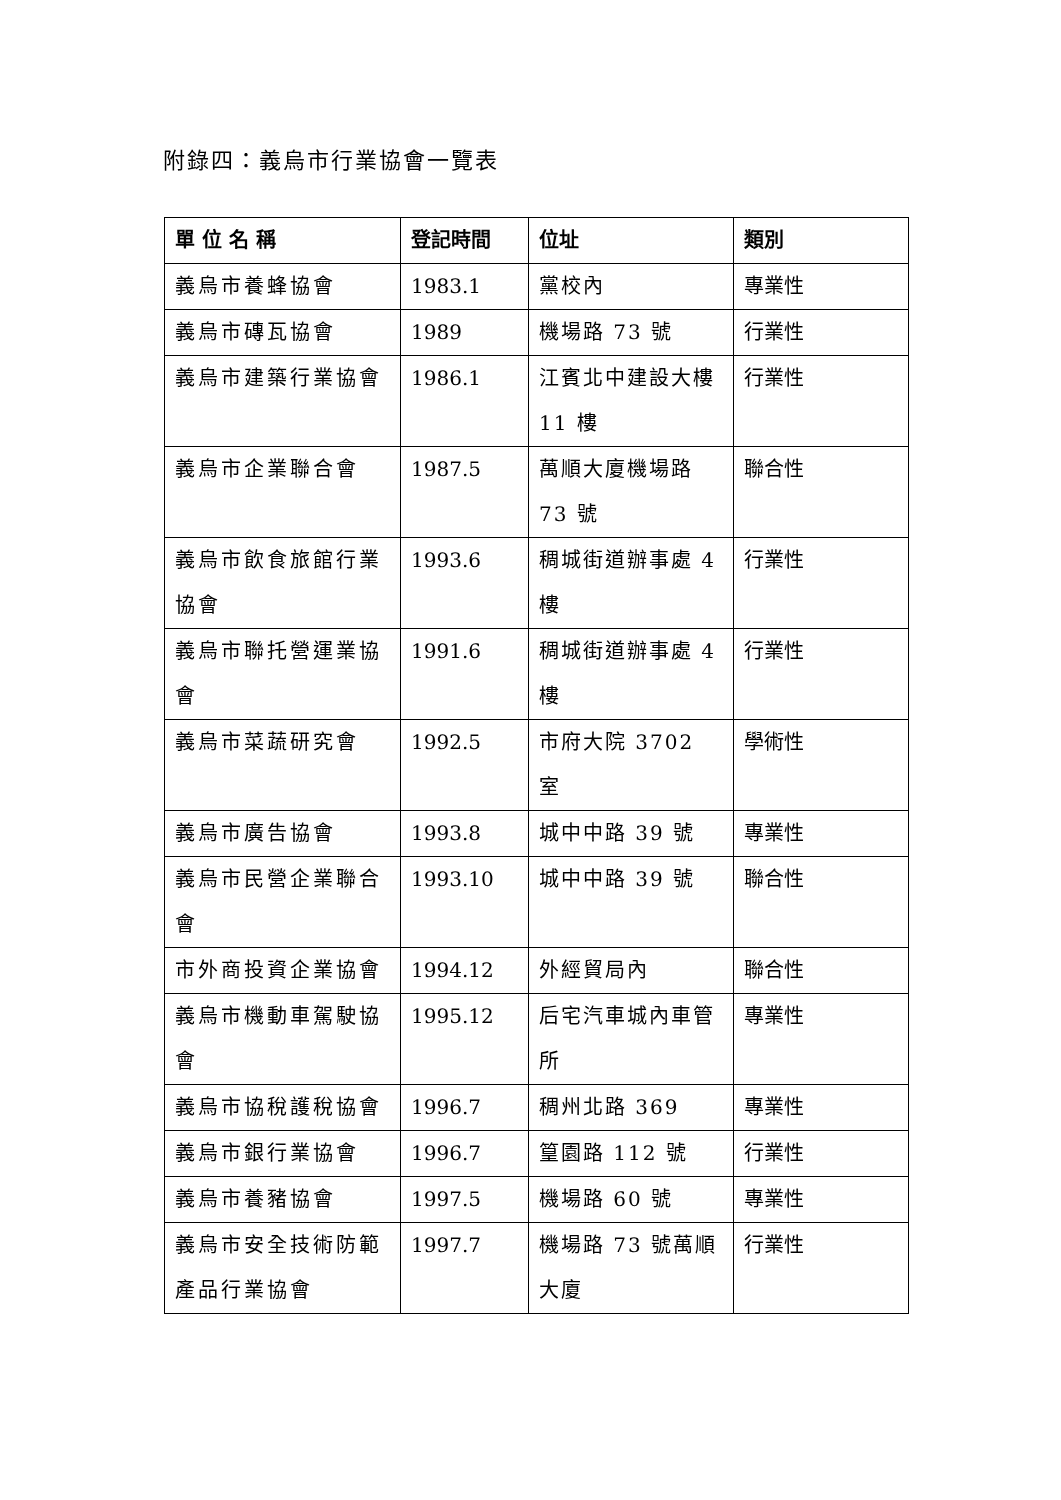附錄四：義烏市行業協會一覽表
| 單 位 名 稱 | 登記時間 | 位址 | 類別 |
| --- | --- | --- | --- |
| 義烏市養蜂協會 | 1983.1 | 黨校內 | 專業性 |
| 義烏市磚瓦協會 | 1989 | 機場路 73 號 | 行業性 |
| 義烏市建築行業協會 | 1986.1 | 江賓北中建設大樓 11 樓 | 行業性 |
| 義烏市企業聯合會 | 1987.5 | 萬順大廈機場路 73 號 | 聯合性 |
| 義烏市飲食旅館行業協會 | 1993.6 | 稠城街道辦事處 4 樓 | 行業性 |
| 義烏市聯托營運業協會 | 1991.6 | 稠城街道辦事處 4 樓 | 行業性 |
| 義烏市菜蔬研究會 | 1992.5 | 市府大院 3702 室 | 學術性 |
| 義烏市廣告協會 | 1993.8 | 城中中路 39 號 | 專業性 |
| 義烏市民營企業聯合會 | 1993.10 | 城中中路 39 號 | 聯合性 |
| 市外商投資企業協會 | 1994.12 | 外經貿局內 | 聯合性 |
| 義烏市機動車駕駛協會 | 1995.12 | 后宅汽車城內車管所 | 專業性 |
| 義烏市協稅護稅協會 | 1996.7 | 稠州北路 369 | 專業性 |
| 義烏市銀行業協會 | 1996.7 | 篁園路 112 號 | 行業性 |
| 義烏市養豬協會 | 1997.5 | 機場路 60 號 | 專業性 |
| 義烏市安全技術防範產品行業協會 | 1997.7 | 機場路 73 號萬順大廈 | 行業性 |